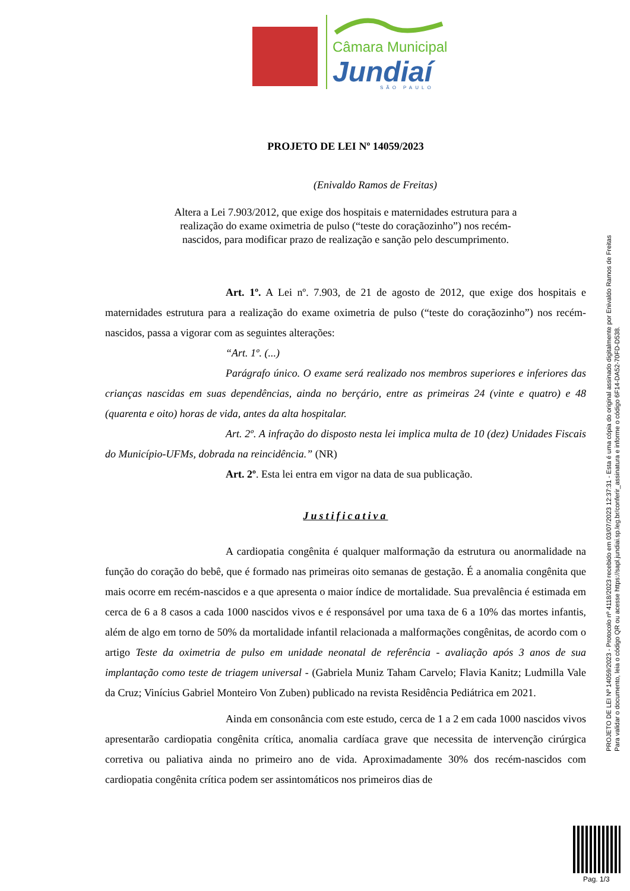Câmara Municipal
Jundiaí
SÃO PAULO
PROJETO DE LEI Nº 14059/2023
(Enivaldo Ramos de Freitas)
Altera a Lei 7.903/2012, que exige dos hospitais e maternidades estrutura para a realização do exame oximetria de pulso (“teste do coraçãozinho”) nos recém-nascidos, para modificar prazo de realização e sanção pelo descumprimento.
Art. 1º. A Lei nº. 7.903, de 21 de agosto de 2012, que exige dos hospitais e maternidades estrutura para a realização do exame oximetria de pulso (“teste do coraçãozinho”) nos recém-nascidos, passa a vigorar com as seguintes alterações:
“Art. 1º. (...)
Parágrafo único. O exame será realizado nos membros superiores e inferiores das crianças nascidas em suas dependências, ainda no berçário, entre as primeiras 24 (vinte e quatro) e 48 (quarenta e oito) horas de vida, antes da alta hospitalar.
Art. 2º. A infração do disposto nesta lei implica multa de 10 (dez) Unidades Fiscais do Município-UFMs, dobrada na reincidência.” (NR)
Art. 2º. Esta lei entra em vigor na data de sua publicação.
Justificativa
A cardiopatia congênita é qualquer malformação da estrutura ou anormalidade na função do coração do bebê, que é formado nas primeiras oito semanas de gestação. É a anomalia congênita que mais ocorre em recém-nascidos e a que apresenta o maior índice de mortalidade. Sua prevalência é estimada em cerca de 6 a 8 casos a cada 1000 nascidos vivos e é responsável por uma taxa de 6 a 10% das mortes infantis, além de algo em torno de 50% da mortalidade infantil relacionada a malformações congênitas, de acordo com o artigo Teste da oximetria de pulso em unidade neonatal de referência - avaliação após 3 anos de sua implantação como teste de triagem universal - (Gabriela Muniz Taham Carvelo; Flavia Kanitz; Ludmilla Vale da Cruz; Vinícius Gabriel Monteiro Von Zuben) publicado na revista Residência Pediátrica em 2021.
Ainda em consonância com este estudo, cerca de 1 a 2 em cada 1000 nascidos vivos apresentarão cardiopatia congênita crítica, anomalia cardíaca grave que necessita de intervenção cirúrgica corretiva ou paliativa ainda no primeiro ano de vida. Aproximadamente 30% dos recém-nascidos com cardiopatia congênita crítica podem ser assintomáticos nos primeiros dias de
PROJETO DE LEI Nº 14059/2023 - Protocolo nº 4118/2023 recebido em 03/07/2023 12:37:31 - Esta é uma cópia do original assinado digitalmente por Enivaldo Ramos de Freitas
Para validar o documento, leia o código QR ou acesse https://sapl.jundiai.sp.leg.br/conferir_assinatura e informe o código 6F14-DA52-70FD-D538.
Pag. 1/3